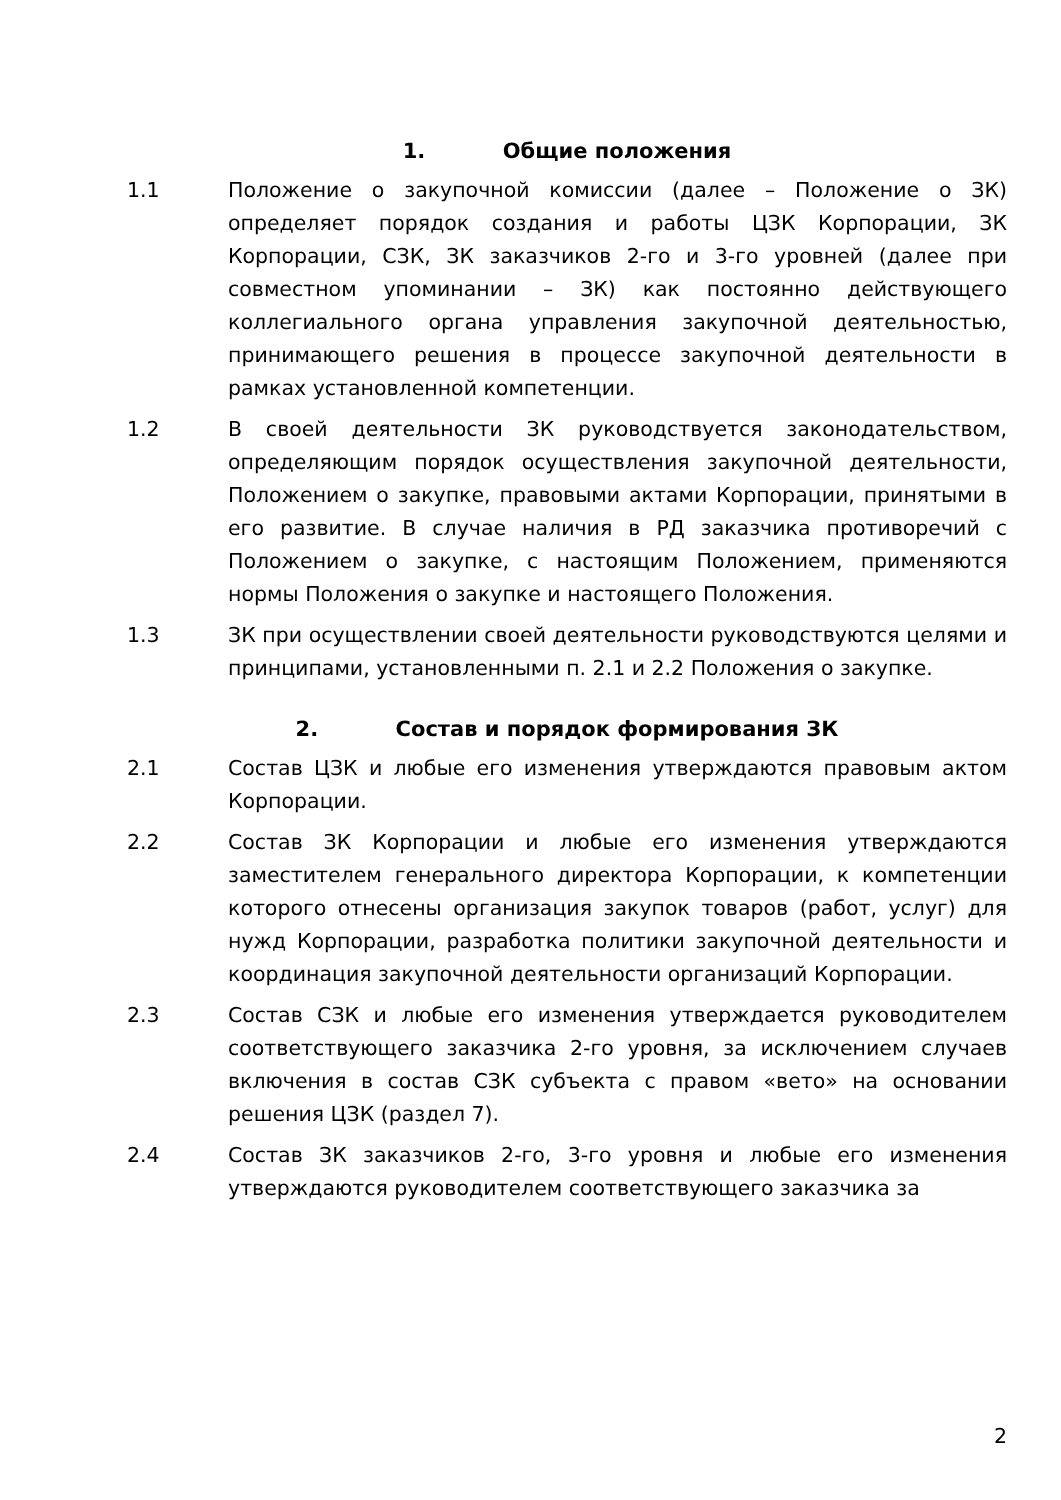1. Общие положения
1.1 Положение о закупочной комиссии (далее – Положение о ЗК) определяет порядок создания и работы ЦЗК Корпорации, ЗК Корпорации, СЗК, ЗК заказчиков 2-го и 3-го уровней (далее при совместном упоминании – ЗК) как постоянно действующего коллегиального органа управления закупочной деятельностью, принимающего решения в процессе закупочной деятельности в рамках установленной компетенции.
1.2 В своей деятельности ЗК руководствуется законодательством, определяющим порядок осуществления закупочной деятельности, Положением о закупке, правовыми актами Корпорации, принятыми в его развитие. В случае наличия в РД заказчика противоречий с Положением о закупке, с настоящим Положением, применяются нормы Положения о закупке и настоящего Положения.
1.3 ЗК при осуществлении своей деятельности руководствуются целями и принципами, установленными п. 2.1 и 2.2 Положения о закупке.
2. Состав и порядок формирования ЗК
2.1 Состав ЦЗК и любые его изменения утверждаются правовым актом Корпорации.
2.2 Состав ЗК Корпорации и любые его изменения утверждаются заместителем генерального директора Корпорации, к компетенции которого отнесены организация закупок товаров (работ, услуг) для нужд Корпорации, разработка политики закупочной деятельности и координация закупочной деятельности организаций Корпорации.
2.3 Состав СЗК и любые его изменения утверждается руководителем соответствующего заказчика 2-го уровня, за исключением случаев включения в состав СЗК субъекта с правом «вето» на основании решения ЦЗК (раздел 7).
2.4 Состав ЗК заказчиков 2-го, 3-го уровня и любые его изменения утверждаются руководителем соответствующего заказчика за
2